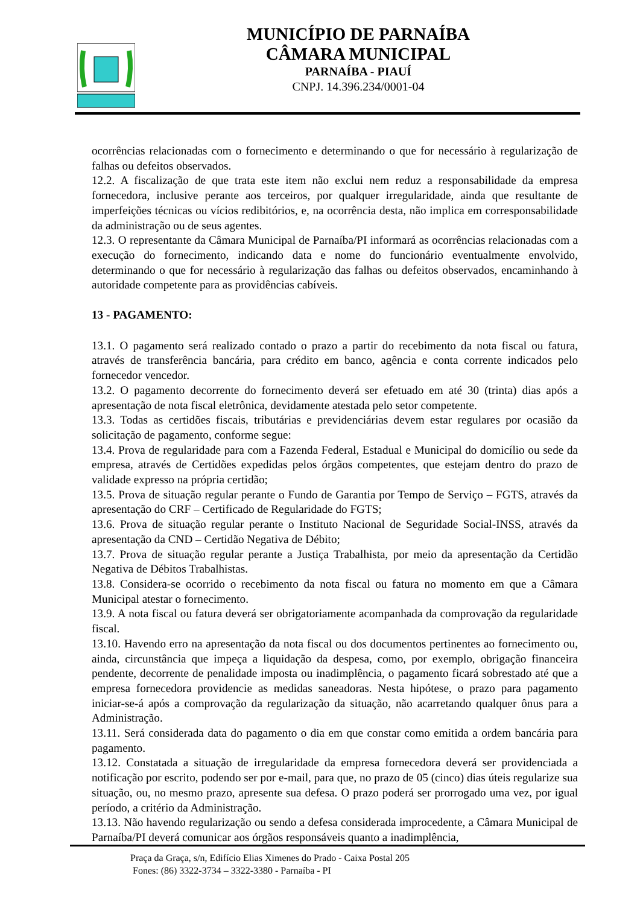MUNICÍPIO DE PARNAÍBA
CÂMARA MUNICIPAL
PARNAÍBA - PIAUÍ
CNPJ. 14.396.234/0001-04
ocorrências relacionadas com o fornecimento e determinando o que for necessário à regularização de falhas ou defeitos observados.
12.2. A fiscalização de que trata este item não exclui nem reduz a responsabilidade da empresa fornecedora, inclusive perante aos terceiros, por qualquer irregularidade, ainda que resultante de imperfeições técnicas ou vícios redibitórios, e, na ocorrência desta, não implica em corresponsabilidade da administração ou de seus agentes.
12.3. O representante da Câmara Municipal de Parnaíba/PI informará as ocorrências relacionadas com a execução do fornecimento, indicando data e nome do funcionário eventualmente envolvido, determinando o que for necessário à regularização das falhas ou defeitos observados, encaminhando à autoridade competente para as providências cabíveis.
13 - PAGAMENTO:
13.1. O pagamento será realizado contado o prazo a partir do recebimento da nota fiscal ou fatura, através de transferência bancária, para crédito em banco, agência e conta corrente indicados pelo fornecedor vencedor.
13.2. O pagamento decorrente do fornecimento deverá ser efetuado em até 30 (trinta) dias após a apresentação de nota fiscal eletrônica, devidamente atestada pelo setor competente.
13.3. Todas as certidões fiscais, tributárias e previdenciárias devem estar regulares por ocasião da solicitação de pagamento, conforme segue:
13.4. Prova de regularidade para com a Fazenda Federal, Estadual e Municipal do domicílio ou sede da empresa, através de Certidões expedidas pelos órgãos competentes, que estejam dentro do prazo de validade expresso na própria certidão;
13.5. Prova de situação regular perante o Fundo de Garantia por Tempo de Serviço – FGTS, através da apresentação do CRF – Certificado de Regularidade do FGTS;
13.6. Prova de situação regular perante o Instituto Nacional de Seguridade Social-INSS, através da apresentação da CND – Certidão Negativa de Débito;
13.7. Prova de situação regular perante a Justiça Trabalhista, por meio da apresentação da Certidão Negativa de Débitos Trabalhistas.
13.8. Considera-se ocorrido o recebimento da nota fiscal ou fatura no momento em que a Câmara Municipal atestar o fornecimento.
13.9. A nota fiscal ou fatura deverá ser obrigatoriamente acompanhada da comprovação da regularidade fiscal.
13.10. Havendo erro na apresentação da nota fiscal ou dos documentos pertinentes ao fornecimento ou, ainda, circunstância que impeça a liquidação da despesa, como, por exemplo, obrigação financeira pendente, decorrente de penalidade imposta ou inadimplência, o pagamento ficará sobrestado até que a empresa fornecedora providencie as medidas saneadoras. Nesta hipótese, o prazo para pagamento iniciar-se-á após a comprovação da regularização da situação, não acarretando qualquer ônus para a Administração.
13.11. Será considerada data do pagamento o dia em que constar como emitida a ordem bancária para pagamento.
13.12. Constatada a situação de irregularidade da empresa fornecedora deverá ser providenciada a notificação por escrito, podendo ser por e-mail, para que, no prazo de 05 (cinco) dias úteis regularize sua situação, ou, no mesmo prazo, apresente sua defesa. O prazo poderá ser prorrogado uma vez, por igual período, a critério da Administração.
13.13. Não havendo regularização ou sendo a defesa considerada improcedente, a Câmara Municipal de Parnaíba/PI deverá comunicar aos órgãos responsáveis quanto a inadimplência,
Praça da Graça, s/n, Edifício Elias Ximenes do Prado - Caixa Postal 205
Fones: (86) 3322-3734 – 3322-3380 - Parnaíba - PI